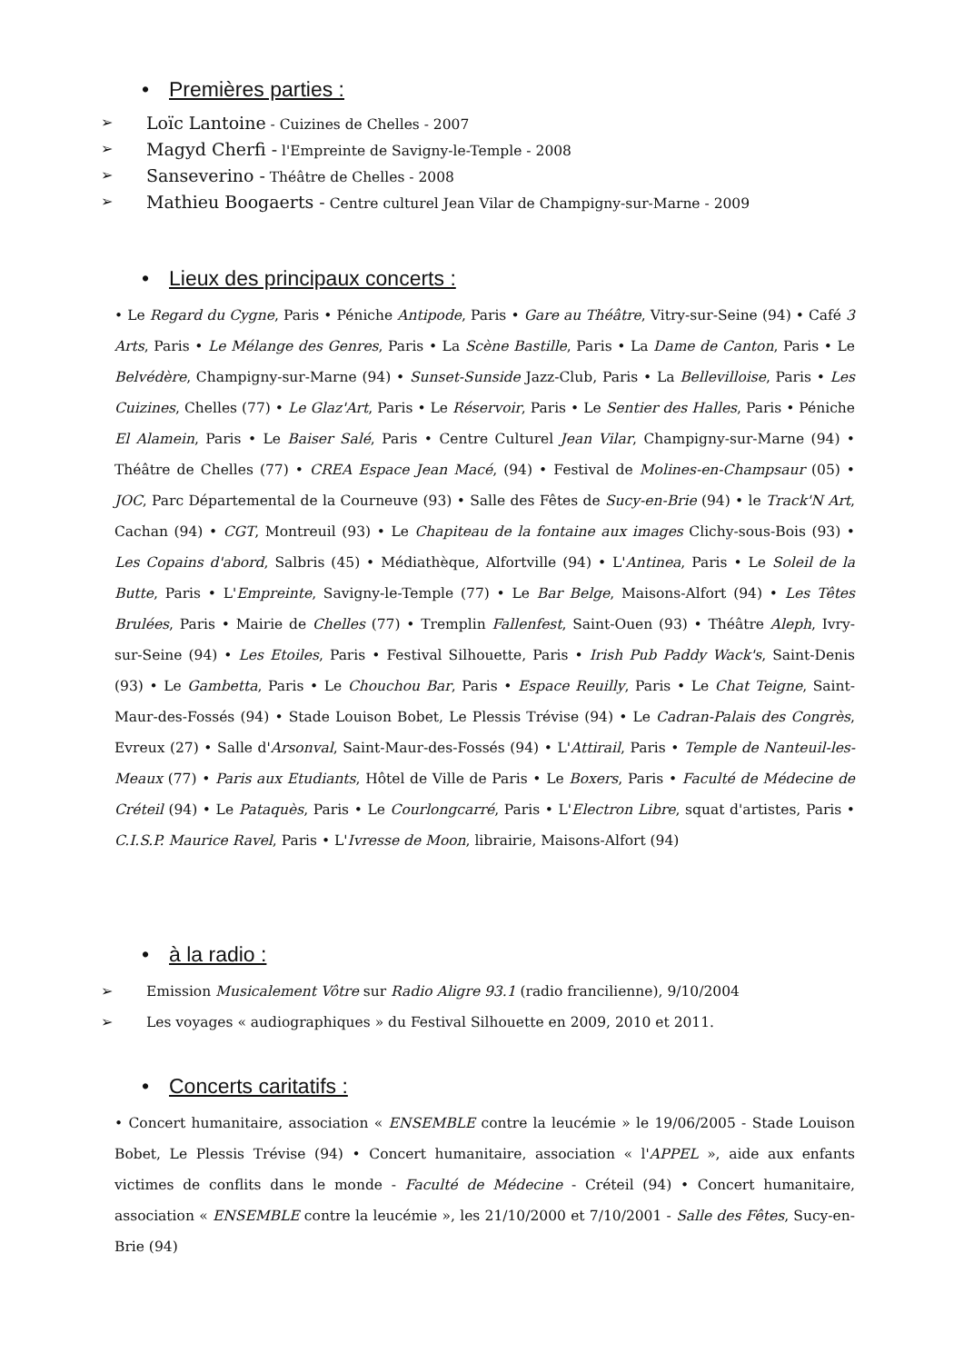• Premières parties :
➢ Loïc Lantoine - Cuizines de Chelles - 2007
➢ Magyd Cherfi - l'Empreinte de Savigny-le-Temple - 2008
➢ Sanseverino - Théâtre de Chelles - 2008
➢ Mathieu Boogaerts - Centre culturel Jean Vilar de Champigny-sur-Marne - 2009
• Lieux des principaux concerts :
• Le Regard du Cygne, Paris • Péniche Antipode, Paris • Gare au Théâtre, Vitry-sur-Seine (94) • Café 3 Arts, Paris • Le Mélange des Genres, Paris • La Scène Bastille, Paris • La Dame de Canton, Paris • Le Belvédère, Champigny-sur-Marne (94) • Sunset-Sunside Jazz-Club, Paris • La Bellevilloise, Paris • Les Cuizines, Chelles (77) • Le Glaz'Art, Paris • Le Réservoir, Paris • Le Sentier des Halles, Paris • Péniche El Alamein, Paris • Le Baiser Salé, Paris • Centre Culturel Jean Vilar, Champigny-sur-Marne (94) • Théâtre de Chelles (77) • CREA Espace Jean Macé, (94) • Festival de Molines-en-Champsaur (05) • JOC, Parc Départemental de la Courneuve (93) • Salle des Fêtes de Sucy-en-Brie (94) • le Track'N Art, Cachan (94) • CGT, Montreuil (93) • Le Chapiteau de la fontaine aux images Clichy-sous-Bois (93) • Les Copains d'abord, Salbris (45) • Médiathèque, Alfortville (94) • L'Antinea, Paris • Le Soleil de la Butte, Paris • L'Empreinte, Savigny-le-Temple (77) • Le Bar Belge, Maisons-Alfort (94) • Les Têtes Brulées, Paris • Mairie de Chelles (77) • Tremplin Fallenfest, Saint-Ouen (93) • Théâtre Aleph, Ivry-sur-Seine (94) • Les Etoiles, Paris • Festival Silhouette, Paris • Irish Pub Paddy Wack's, Saint-Denis (93) • Le Gambetta, Paris • Le Chouchou Bar, Paris • Espace Reuilly, Paris • Le Chat Teigne, Saint-Maur-des-Fossés (94) • Stade Louison Bobet, Le Plessis Trévise (94) • Le Cadran-Palais des Congrès, Evreux (27) • Salle d'Arsonval, Saint-Maur-des-Fossés (94) • L'Attirail, Paris • Temple de Nanteuil-les-Meaux (77) • Paris aux Etudiants, Hôtel de Ville de Paris • Le Boxers, Paris • Faculté de Médecine de Créteil (94) • Le Pataquès, Paris • Le Courlongcarré, Paris • L'Electron Libre, squat d'artistes, Paris • C.I.S.P. Maurice Ravel, Paris • L'Ivresse de Moon, librairie, Maisons-Alfort (94)
• à la radio :
➢ Emission Musicalement Vôtre sur Radio Aligre 93.1 (radio francilienne), 9/10/2004
➢ Les voyages « audiographiques » du Festival Silhouette en 2009, 2010 et 2011.
• Concerts caritatifs :
• Concert humanitaire, association « ENSEMBLE contre la leucémie » le 19/06/2005 - Stade Louison Bobet, Le Plessis Trévise (94) • Concert humanitaire, association « l'APPEL », aide aux enfants victimes de conflits dans le monde - Faculté de Médecine - Créteil (94) • Concert humanitaire, association « ENSEMBLE contre la leucémie », les 21/10/2000 et 7/10/2001 - Salle des Fêtes, Sucy-en-Brie (94)